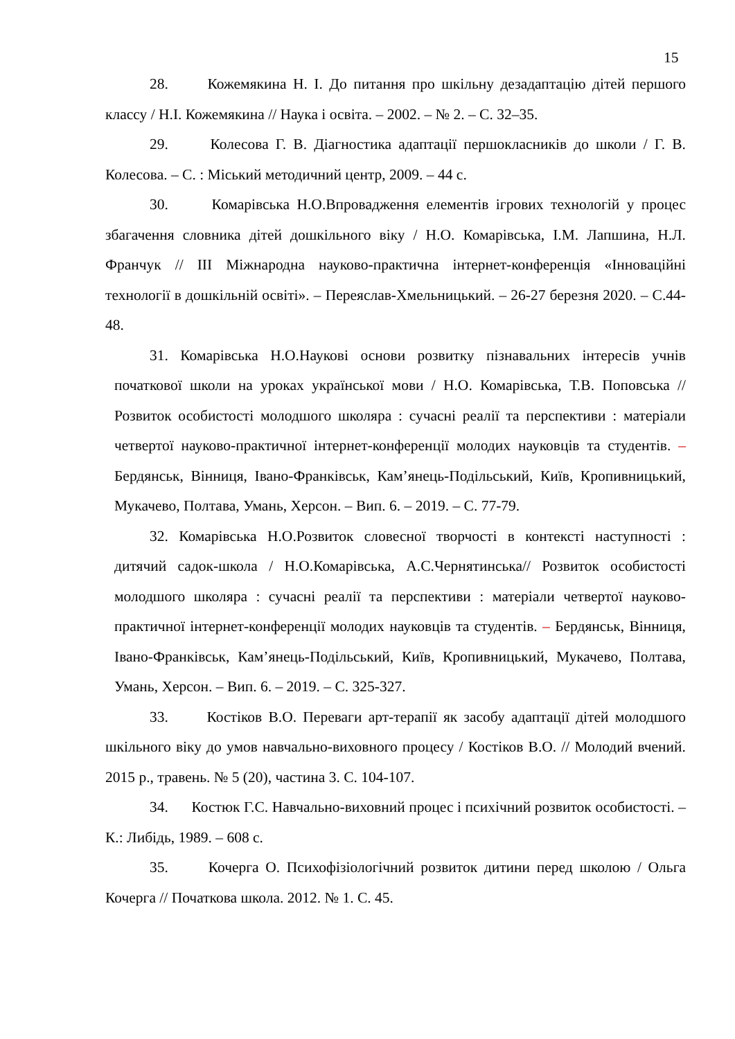15
28. Кожемякина Н. І. До питання про шкільну дезадаптацію дітей першого классу / Н.І. Кожемякина // Наука і освіта. – 2002. – № 2. – С. 32–35.
29. Колесова Г. В. Діагностика адаптації першокласників до школи / Г. В. Колесова. – С. : Міський методичний центр, 2009. – 44 с.
30. Комарівська Н.О.Впровадження елементів ігрових технологій у процес збагачення словника дітей дошкільного віку / Н.О. Комарівська, І.М. Лапшина, Н.Л. Франчук // ІІІ Міжнародна науково-практична інтернет-конференція «Інноваційні технології в дошкільній освіті». – Переяслав-Хмельницький. – 26-27 березня 2020. – С.44-48.
31. Комарівська Н.О.Наукові основи розвитку пізнавальних інтересів учнів початкової школи на уроках української мови / Н.О. Комарівська, Т.В. Поповська // Розвиток особистості молодшого школяра : сучасні реалії та перспективи : матеріали четвертої науково-практичної інтернет-конференції молодих науковців та студентів. – Бердянськ, Вінниця, Івано-Франківськ, Кам’янець-Подільський, Київ, Кропивницький, Мукачево, Полтава, Умань, Херсон. – Вип. 6. – 2019. – С. 77-79.
32. Комарівська Н.О.Розвиток словесної творчості в контексті наступності : дитячий садок-школа / Н.О.Комарівська, А.С.Чернятинська// Розвиток особистості молодшого школяра : сучасні реалії та перспективи : матеріали четвертої науково-практичної інтернет-конференції молодих науковців та студентів. – Бердянськ, Вінниця, Івано-Франківськ, Кам’янець-Подільський, Київ, Кропивницький, Мукачево, Полтава, Умань, Херсон. – Вип. 6. – 2019. – С. 325-327.
33. Костіков В.О. Переваги арт-терапії як засобу адаптації дітей молодшого шкільного віку до умов навчально-виховного процесу / Костіков В.О. // Молодий вчений. 2015 р., травень. № 5 (20), частина 3. С. 104-107.
34. Костюк Г.С. Навчально-виховний процес і психічний розвиток особистості. – К.: Либідь, 1989. – 608 с.
35. Кочерга О. Психофізіологічний розвиток дитини перед школою / Ольга Кочерга // Початкова школа. 2012. № 1. С. 45.